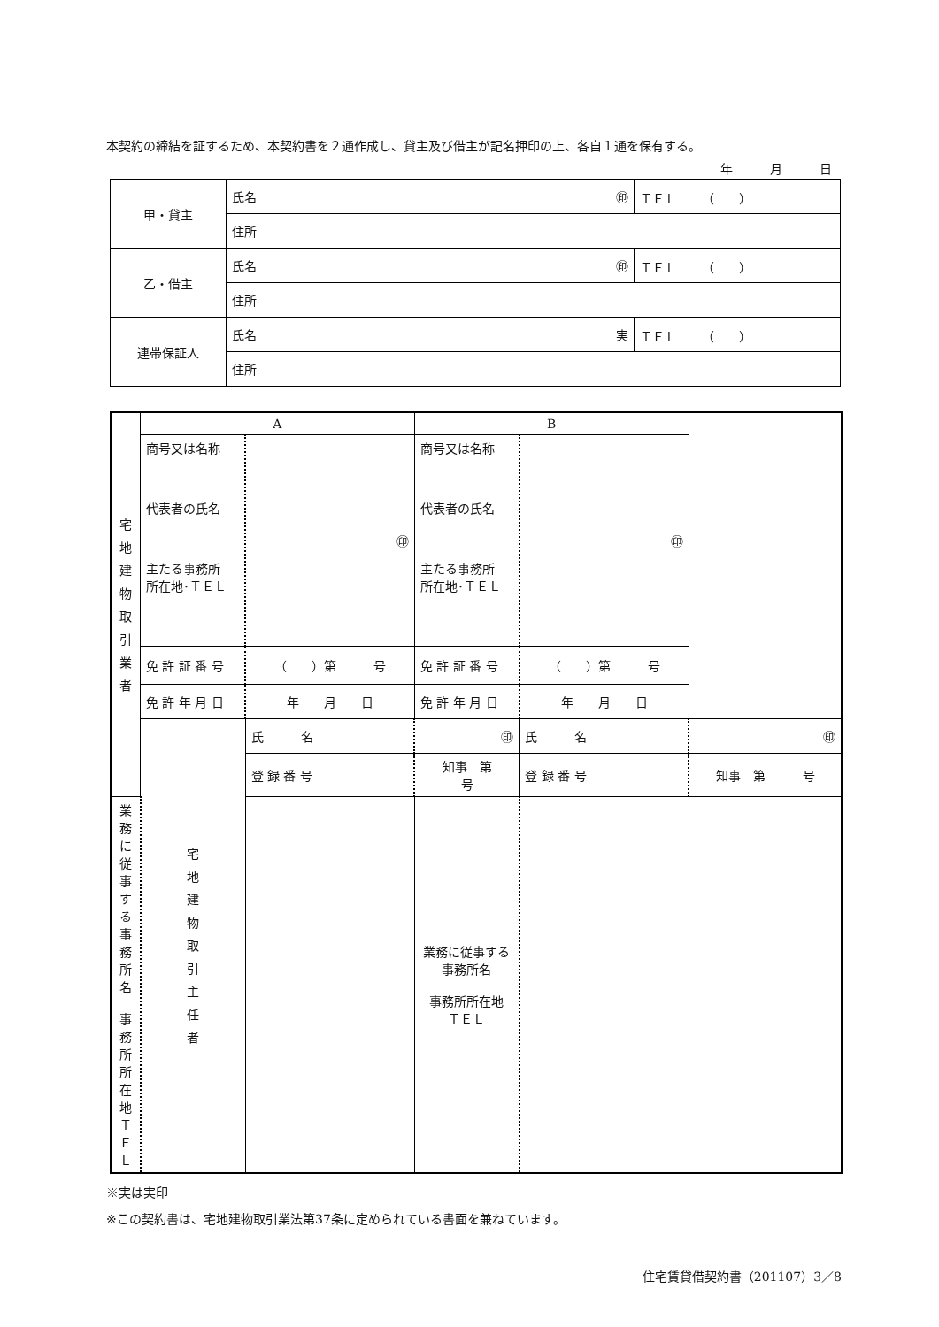本契約の締結を証するため、本契約書を２通作成し、貸主及び借主が記名押印の上、各自１通を保有する。
年　　　月　　　日
| 甲・貸主 | 氏名 ㊞ | ＴＥＬ （ ） |
| | 住所 | |
| 乙・借主 | 氏名 ㊞ | ＴＥＬ （ ） |
| | 住所 | |
| 連帯保証人 | 氏名 実 | ＴＥＬ （ ） |
| | 住所 | |
| 宅 地 建 物 取 引 業 者 | A | | B | | |
| | 商号又は名称 代表者の氏名 主たる事務所 所在地･ＴＥＬ | ㊞ | 商号又は名称 代表者の氏名 主たる事務所 所在地･ＴＥＬ | ㊞ | |
| | 免 許 証 番 号 | （ ）第 号 | 免 許 証 番 号 | （ ）第 号 | |
| | 免 許 年 月 日 | 年 月 日 | 免 許 年 月 日 | 年 月 日 | |
| | 宅 地 建 物 取 引 主 任 者 | 氏 名 | ㊞ | 氏 名 | ㊞ |
| | | 登 録 番 号 | 知事 第 号 | 登 録 番 号 | 知事 第 号 |
| 業務に従事する 事務所名 事務所所在地 ＴＥＬ | | | 業務に従事する 事務所名 事務所所在地 ＴＥＬ | | |
※実は実印
※この契約書は、宅地建物取引業法第37条に定められている書面を兼ねています。
住宅賃貸借契約書（201107）3／8